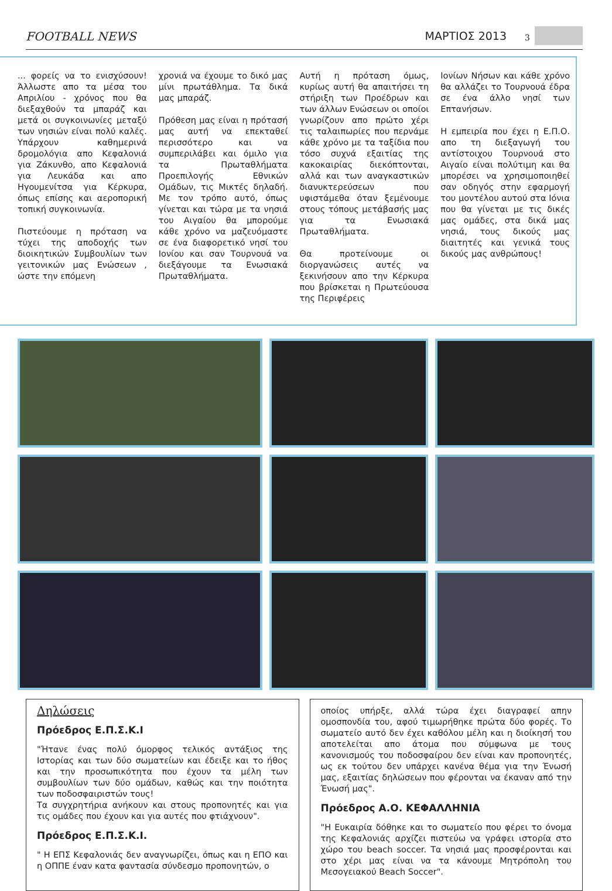FOOTBALL NEWS ΜΑΡΤΙΟΣ 2013 3
... φορείς να το ενισχύσουν! Άλλωστε απο τα μέσα του Απριλίου - χρόνος που θα διεξαχθούν τα μπαράζ και μετά οι συγκοινωνίες μεταξύ των νησιών είναι πολύ καλές. Υπάρχουν καθημερινά δρομολόγια απο Κεφαλονιά για Ζάκυνθο, απο Κεφαλονιά για Λευκάδα και απο Ηγουμενίτσα για Κέρκυρα, όπως επίσης και αεροπορική τοπική συγκοινωνία.
Πιστεύουμε η πρόταση να τύχει της αποδοχής των διοικητικών Συμβουλίων των γειτονικών μας Ενώσεων , ώστε την επόμενη
χρονιά να έχουμε το δικό μας μίνι πρωτάθλημα. Τα δικά μας μπαράζ.
Πρόθεση μας είναι η πρότασή μας αυτή να επεκταθεί περισσότερο και να συμπεριλάβει και όμιλο για τα Πρωταθλήματα Προεπιλογής Εθνικών Ομάδων, τις Μικτές δηλαδή. Με τον τρόπο αυτό, όπως γίνεται και τώρα με τα νησιά του Αιγαίου θα μπορούμε κάθε χρόνο να μαζευόμαστε σε ένα διαφορετικό νησί του Ιονίου και σαν Τουρνουά να διεξάγουμε τα Ενωσιακά Πρωταθλήματα.
Αυτή η πρόταση όμως, κυρίως αυτή θα απαιτήσει τη στήριξη των Προέδρων και των άλλων Ενώσεων οι οποίοι γνωρίζουν απο πρώτο χέρι τις ταλαιπωρίες που περνάμε κάθε χρόνο με τα ταξίδια που τόσο συχνά εξαιτίας της κακοκαιρίας διεκόπτονται, αλλά και των αναγκαστικών διανυκτερεύσεων που υφιστάμεθα όταν ξεμένουμε στους τόπους μετάβασής μας για τα Ενωσιακά Πρωταθλήματα.
Θα προτείνουμε οι διοργανώσεις αυτές να ξεκινήσουν απο την Κέρκυρα που βρίσκεται η Πρωτεύουσα της Περιφέρεις
Ιονίων Νήσων και κάθε χρόνο θα αλλάζει το Τουρνουά έδρα σε ένα άλλο νησί των Επτανήσων.
Η εμπειρία που έχει η Ε.Π.Ο. απο τη διεξαγωγή του αντίστοιχου Τουρνουά στο Αιγαίο είναι πολύτιμη και θα μπορέσει να χρησιμοποιηθεί σαν οδηγός στην εφαρμογή του μοντέλου αυτού στα Ιόνια που θα γίνεται με τις δικές μας ομάδες, στα δικά μας νησιά, τους δικούς μας διαιτητές και γενικά τους δικούς μας ανθρώπους!
Δηλώσεις
Πρόεδρος Ε.Π.Σ.Κ.Ι
"Ήτανε ένας πολύ όμορφος τελικός αντάξιος της Ιστορίας και των δύο σωματείων και έδειξε και το ήθος και την προσωπικότητα που έχουν τα μέλη των συμβουλίων των δύο ομάδων, καθώς και την ποιότητα των ποδοσφαιριστών τους!
Τα συγχρητήρια ανήκουν και στους προπονητές και για τις ομάδες που έχουν και για αυτές που φτιάχνουν".
Πρόεδρος Ε.Π.Σ.Κ.Ι.
" Η ΕΠΣ Κεφαλονιάς δεν αναγνωρίζει, όπως και η ΕΠΟ και η ΟΠΠΕ έναν κατα φαντασία σύνδεσμο προπονητών, ο
οποίος υπήρξε, αλλά τώρα έχει διαγραφεί απην ομοσπονδία του, αφού τιμωρήθηκε πρώτα δύο φορές. Το σωματείο αυτό δεν έχει καθόλου μέλη και η διοίκησή του αποτελείται απο άτομα που σύμφωνα με τους κανονισμούς του ποδοσφαίρου δεν είναι καν προπονητές, ως εκ τούτου δεν υπάρχει κανένα θέμα για την Ένωσή μας, εξαιτίας δηλώσεων που φέρονται να έκαναν από την Ένωσή μας".
Πρόεδρος Α.Ο. ΚΕΦΑΛΛΗΝΙΑ
"Η Ευκαιρία δόθηκε και το σωματείο που φέρει το όνομα της Κεφαλονιάς αρχίζει πιστεύω να γράφει ιστορία στο χώρο του beach soccer. Τα νησιά μας προσφέρονται και στο χέρι μας είναι να τα κάνουμε Μητρόπολη του Μεσογειακού Beach Soccer".